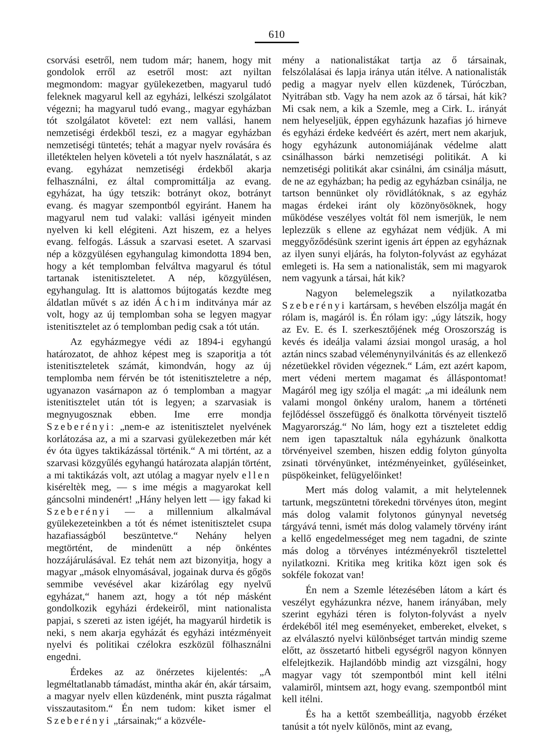610
csorvási esetről, nem tudom már; hanem, hogy mit gondolok erről az esetről most: azt nyiltan megmondom: magyar gyülekezetben, magyarul tudó feleknek magyarul kell az egyházi, lelkészi szolgálatot végezni; ha magyarul tudó evang., magyar egyházban tót szolgálatot követel: ezt nem vallási, hanem nemzetiségi érdekből teszi, ez a magyar egyházban nemzetiségi tüntetés; tehát a magyar nyelv rovására és illetéktelen helyen követeli a tót nyelv használatát, s az evang. egyházat nemzetiségi érdekből akarja felhasználni, ez által compromittálja az evang. egyházat, ha úgy tetszik: botrányt okoz, botrányt evang. és magyar szempontból egyiránt. Hanem ha magyarul nem tud valaki: vallási igényeit minden nyelven ki kell elégiteni. Azt hiszem, ez a helyes evang. felfogás. Lássuk a szarvasi esetet. A szarvasi nép a közgyülésen egyhangulag kimondotta 1894 ben, hogy a két templomban felváltva magyarul és tótul tartanak istenitiszteletet. A nép, közgyülésen, egyhangulag. Itt is alattomos bújtogatás kezdte meg áldatlan művét s az idén Áchim inditványa már az volt, hogy az új templomban soha se legyen magyar istenitisztelet az ó templomban pedig csak a tót után.
Az egyházmegye védi az 1894-i egyhangú határozatot, de ahhoz képest meg is szaporitja a tót istenitiszteletek számát, kimondván, hogy az új templomba nem férvén be tót istenitiszteletre a nép, ugyanazon vasárnapon az ó templomban a magyar istenitisztelet után tót is legyen; a szarvasiak is megnyugosznak ebben. Ime erre mondja Szeberényi: „nem-e az istenitisztelet nyelvének korlátozása az, a mi a szarvasi gyülekezetben már két év óta ügyes taktikázással történik.“ A mi történt, az a szarvasi közgyűlés egyhangú határozata alapján történt, a mi taktikázás volt, azt utólag a magyar nyelv ellen kiséreltèk meg, — s ime mégis a magyarokat kell gáncsolni mindenért! „Hány helyen lett — igy fakad ki Szeberényi — a millennium alkalmával gyülekezeteinkben a tót és német istenitisztelet csupa hazafiasságból beszüntetve.“ Nehány helyen megtörtént, de mindenütt a nép önkéntes hozzájárulásával. Ez tehát nem azt bizonyitja, hogy a magyar „mások elnyomásával, jogainak durva és gőgös semmibe vevésével akar kizárólag egy nyelvű egyházat,“ hanem azt, hogy a tót nép másként gondolkozik egyházi érdekeiről, mint nationalista papjai, s szereti az isten igéjét, ha magyarúl hirdetik is neki, s nem akarja egyházát és egyházi intézményeit nyelvi és politikai czélokra eszközül fölhasználni engedni.
Érdekes az az önérzetes kijelentés: „A legméltatlanabb támadást, mintha akár én, akár társaim, a magyar nyelv ellen küzdenénk, mint puszta rágalmat visszautasitom.“ Én nem tudom: kiket ismer el Szeberényi „társainak;“ a közvéle-
mény a nationalistákat tartja az ő társainak, felszólalásai és lapja iránya után itélve. A nationalisták pedig a magyar nyelv ellen küzdenek, Túróczban, Nyitrában stb. Vagy ha nem azok az ő társai, hát kik? Mi csak nem, a kik a Szemle, meg a Cirk. L. irányát nem helyeseljük, éppen egyházunk hazafias jó hirneve és egyházi érdeke kedvéért és azért, mert nem akarjuk, hogy egyházunk autonomiájának védelme alatt csinálhasson bárki nemzetiségi politikát. A ki nemzetiségi politikát akar csinálni, ám csinálja másutt, de ne az egyházban; ha pedig az egyházban csinálja, ne tartson bennünket oly rövidlátóknak, s az egyház magas érdekei iránt oly közönyösöknek, hogy működése veszélyes voltát föl nem ismerjük, le nem leplezzük s ellene az egyházat nem védjük. A mi meggyőződésünk szerint igenis árt éppen az egyháznak az ilyen sunyi eljárás, ha folyton-folyvást az egyházat emlegeti is. Ha sem a nationalisták, sem mi magyarok nem vagyunk a társai, hát kik?
Nagyon belemelegszik a nyilatkozatba Szeberényi kartársam, s hevében elszólja magát én rólam is, magáról is. Én rólam igy: „úgy látszik, hogy az Ev. E. és I. szerkesztőjének még Oroszország is kevés és ideálja valami ázsiai mongol uraság, a hol aztán nincs szabad véleménynyilvánitás és az ellenkező nézetüekkel röviden végeznek.“ Lám, ezt azért kapom, mert védeni mertem magamat és álláspontomat! Magáról meg igy szólja el magát: „a mi ideálunk nem valami mongol önkény uralom, hanem a történeti fejlődéssel összefüggő és önalkotta törvényeit tisztelő Magyarország.“ No lám, hogy ezt a tiszteletet eddig nem igen tapasztaltuk nála egyházunk önalkotta törvényeivel szemben, hiszen eddig folyton gúnyolta zsinati törvényünket, intézményeinket, gyűléseinket, püspökeinket, felügyelőinket!
Mert más dolog valamit, a mit helytelennek tartunk, megszüntetni törekedni törvényes úton, megint más dolog valamit folytonos gúnynyal nevetség tárgyává tenni, ismét más dolog valamely törvény iránt a kellő engedelmességet meg nem tagadni, de szinte más dolog a törvényes intézményekről tisztelettel nyilatkozni. Kritika meg kritika közt igen sok és sokféle fokozat van!
Én nem a Szemle létezésében látom a kárt és veszélyt egyházunkra nézve, hanem irányában, mely szerint egyházi téren is folyton-folyvást a nyelv érdekéből itél meg eseményeket, embereket, elveket, s az elválasztó nyelvi különbséget tartván mindig szeme előtt, az összetartó hitbeli egységről nagyon könnyen elfelejtkezik. Hajlandóbb mindig azt vizsgálni, hogy magyar vagy tót szempontból mint kell itélni valamiről, mintsem azt, hogy evang. szempontból mint kell itélni.
És ha a kettőt szembeállitja, nagyobb érzéket tanúsit a tót nyelv különös, mint az evang,